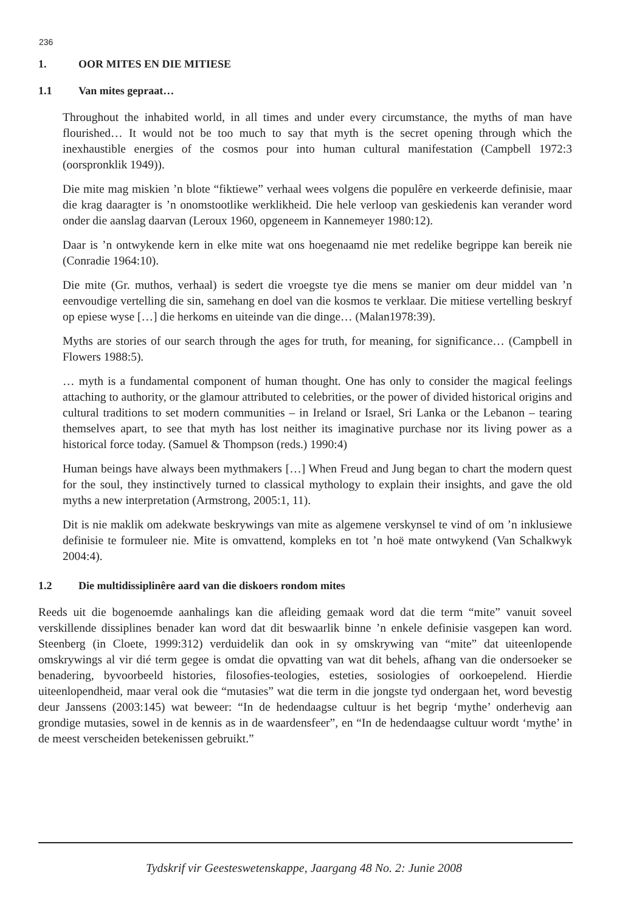236
1. OOR MITES EN DIE MITIESE
1.1 Van mites gepraat…
Throughout the inhabited world, in all times and under every circumstance, the myths of man have flourished… It would not be too much to say that myth is the secret opening through which the inexhaustible energies of the cosmos pour into human cultural manifestation (Campbell 1972:3 (oorspronklik 1949)).
Die mite mag miskien ’n blote “fiktiewe” verhaal wees volgens die populêre en verkeerde definisie, maar die krag daaragter is ’n onomstootlike werklikheid. Die hele verloop van geskiedenis kan verander word onder die aanslag daarvan (Leroux 1960, opgeneem in Kannemeyer 1980:12).
Daar is ’n ontwykende kern in elke mite wat ons hoegenaamd nie met redelike begrippe kan bereik nie (Conradie 1964:10).
Die mite (Gr. muthos, verhaal) is sedert die vroegste tye die mens se manier om deur middel van ’n eenvoudige vertelling die sin, samehang en doel van die kosmos te verklaar. Die mitiese vertelling beskryf op epiese wyse […] die herkoms en uiteinde van die dinge… (Malan1978:39).
Myths are stories of our search through the ages for truth, for meaning, for significance… (Campbell in Flowers 1988:5).
… myth is a fundamental component of human thought. One has only to consider the magical feelings attaching to authority, or the glamour attributed to celebrities, or the power of divided historical origins and cultural traditions to set modern communities – in Ireland or Israel, Sri Lanka or the Lebanon – tearing themselves apart, to see that myth has lost neither its imaginative purchase nor its living power as a historical force today. (Samuel & Thompson (reds.) 1990:4)
Human beings have always been mythmakers […] When Freud and Jung began to chart the modern quest for the soul, they instinctively turned to classical mythology to explain their insights, and gave the old myths a new interpretation (Armstrong, 2005:1, 11).
Dit is nie maklik om adekwate beskrywings van mite as algemene verskynsel te vind of om ’n inklusiewe definisie te formuleer nie. Mite is omvattend, kompleks en tot ’n hoë mate ontwykend (Van Schalkwyk 2004:4).
1.2 Die multidissiplinêre aard van die diskoers rondom mites
Reeds uit die bogenoemde aanhalings kan die afleiding gemaak word dat die term “mite” vanuit soveel verskillende dissiplines benader kan word dat dit beswaarlik binne ’n enkele definisie vasgepen kan word. Steenberg (in Cloete, 1999:312) verduidelik dan ook in sy omskrywing van “mite” dat uiteenlopende omskrywings al vir dié term gegee is omdat die opvatting van wat dit behels, afhang van die ondersoeker se benadering, byvoorbeeld histories, filosofies-teologies, esteties, sosiologies of oorkoepelend. Hierdie uiteenlopendheid, maar veral ook die “mutasies” wat die term in die jongste tyd ondergaan het, word bevestig deur Janssens (2003:145) wat beweer: “In de hedendaagse cultuur is het begrip ‘mythe’ onderhevig aan grondige mutasies, sowel in de kennis as in de waardensfeer”, en “In de hedendaagse cultuur wordt ‘mythe’ in de meest verscheiden betekenissen gebruikt.”
Tydskrif vir Geesteswetenskappe, Jaargang 48 No. 2: Junie 2008